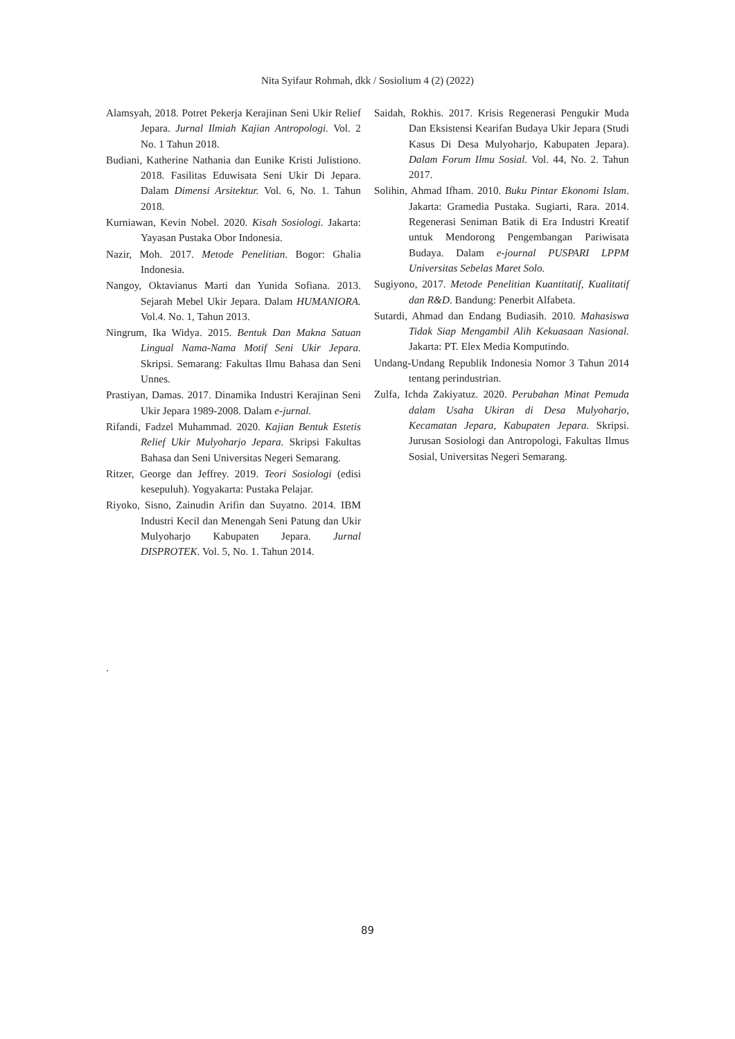Nita Syifaur Rohmah, dkk / Sosiolium 4 (2) (2022)
Alamsyah, 2018. Potret Pekerja Kerajinan Seni Ukir Relief Jepara. Jurnal Ilmiah Kajian Antropologi. Vol. 2 No. 1 Tahun 2018.
Budiani, Katherine Nathania dan Eunike Kristi Julistiono. 2018. Fasilitas Eduwisata Seni Ukir Di Jepara. Dalam Dimensi Arsitektur. Vol. 6, No. 1. Tahun 2018.
Kurniawan, Kevin Nobel. 2020. Kisah Sosiologi. Jakarta: Yayasan Pustaka Obor Indonesia.
Nazir, Moh. 2017. Metode Penelitian. Bogor: Ghalia Indonesia.
Nangoy, Oktavianus Marti dan Yunida Sofiana. 2013. Sejarah Mebel Ukir Jepara. Dalam HUMANIORA. Vol.4. No. 1, Tahun 2013.
Ningrum, Ika Widya. 2015. Bentuk Dan Makna Satuan Lingual Nama-Nama Motif Seni Ukir Jepara. Skripsi. Semarang: Fakultas Ilmu Bahasa dan Seni Unnes.
Prastiyan, Damas. 2017. Dinamika Industri Kerajinan Seni Ukir Jepara 1989-2008. Dalam e-jurnal.
Rifandi, Fadzel Muhammad. 2020. Kajian Bentuk Estetis Relief Ukir Mulyoharjo Jepara. Skripsi Fakultas Bahasa dan Seni Universitas Negeri Semarang.
Ritzer, George dan Jeffrey. 2019. Teori Sosiologi (edisi kesepuluh). Yogyakarta: Pustaka Pelajar.
Riyoko, Sisno, Zainudin Arifin dan Suyatno. 2014. IBM Industri Kecil dan Menengah Seni Patung dan Ukir Mulyoharjo Kabupaten Jepara. Jurnal DISPROTEK. Vol. 5, No. 1. Tahun 2014.
Saidah, Rokhis. 2017. Krisis Regenerasi Pengukir Muda Dan Eksistensi Kearifan Budaya Ukir Jepara (Studi Kasus Di Desa Mulyoharjo, Kabupaten Jepara). Dalam Forum Ilmu Sosial. Vol. 44, No. 2. Tahun 2017.
Solihin, Ahmad Ifham. 2010. Buku Pintar Ekonomi Islam. Jakarta: Gramedia Pustaka. Sugiarti, Rara. 2014. Regenerasi Seniman Batik di Era Industri Kreatif untuk Mendorong Pengembangan Pariwisata Budaya. Dalam e-journal PUSPARI LPPM Universitas Sebelas Maret Solo.
Sugiyono, 2017. Metode Penelitian Kuantitatif, Kualitatif dan R&D. Bandung: Penerbit Alfabeta.
Sutardi, Ahmad dan Endang Budiasih. 2010. Mahasiswa Tidak Siap Mengambil Alih Kekuasaan Nasional. Jakarta: PT. Elex Media Komputindo.
Undang-Undang Republik Indonesia Nomor 3 Tahun 2014 tentang perindustrian.
Zulfa, Ichda Zakiyatuz. 2020. Perubahan Minat Pemuda dalam Usaha Ukiran di Desa Mulyoharjo, Kecamatan Jepara, Kabupaten Jepara. Skripsi. Jurusan Sosiologi dan Antropologi, Fakultas Ilmus Sosial, Universitas Negeri Semarang.
.
89